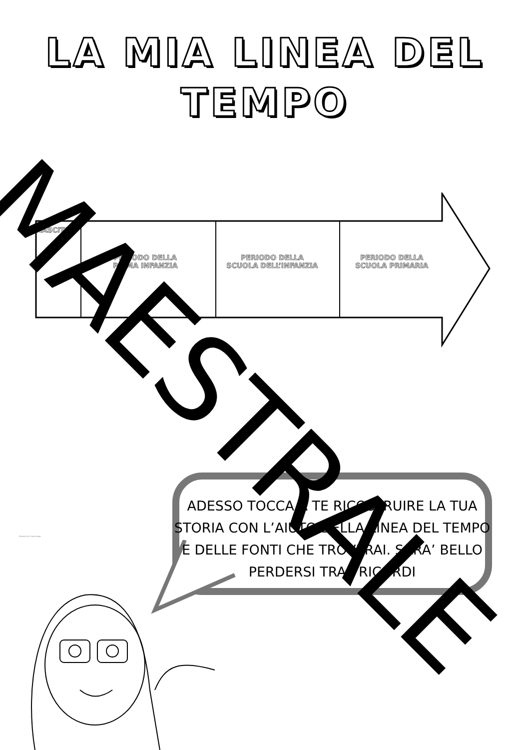LA MIA LINEA DEL
TEMPO
NASCITA
PERIODO DELLA
PRIMA INFANZIA
PERIODO DELLA
SCUOLA DELL’INFANZIA
PERIODO DELLA
SCUOLA PRIMARIA
ADESSO TOCCA A TE RICOSTRUIRE LA TUA STORIA CON L’AIUTO DELLA LINEA DEL TEMPO E DELLE FONTI CHE TROVERAI. SARA’ BELLO PERDERSI TRA I RICORDI
Shared on Colorscape
MAESTRALE